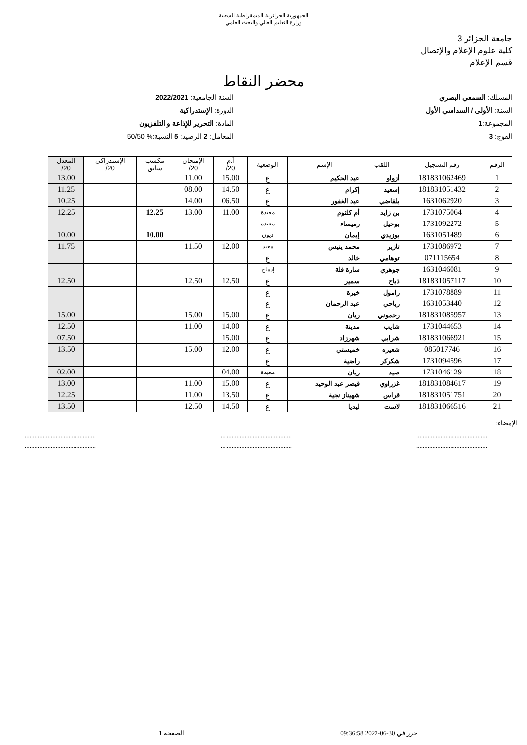الجمهورية الجزائرية الديمقراطية الشعبية
وزارة التعليم العالي والبحث العلمي
جامعة الجزائر 3
كلية علوم الإعلام والإتصال
قسم الإعلام
محضر النقاط
المسلك: السمعي البصري
السنة: الأولى / السداسي الأول
المجموعة:1
الفوج: 3
السنة الجامعية: 2022/2021
الدورة: الإستدراكية
المادة: التحرير للإذاعة و التلفزيون
المعامل: 2 الرصيد: 5 النسبة:% 50/50
| الرقم | رقم التسجيل | اللقب | الإسم | الوضعية | أ.م 20/ | الإمتحان 20/ | مكسب سابق | الإستدراكي 20/ | المعدل 20/ |
| --- | --- | --- | --- | --- | --- | --- | --- | --- | --- |
| 1 | 181831062469 | أزواو | عبد الحكيم | ع | 15.00 | 11.00 | | | 13.00 |
| 2 | 181831051432 | إسعيد | إكرام | ع | 14.50 | 08.00 | | | 11.25 |
| 3 | 1631062920 | بلقاضي | عبد الغفور | ع | 06.50 | 14.00 | | | 10.25 |
| 4 | 1731075064 | بن زايد | أم كلثوم | معيدة | 11.00 | 13.00 | 12.25 | | 12.25 |
| 5 | 1731092272 | بوحيل | رميساء | معيدة | | | | | |
| 6 | 1631051489 | بوزيدي | إيمان | ديون | | | 10.00 | | 10.00 |
| 7 | 1731086972 | تازير | محمد ينيس | معيد | 12.00 | 11.50 | | | 11.75 |
| 8 | 071115654 | توهامي | خالد | ع | | | | | |
| 9 | 1631046081 | جوهري | سارة فلة | إدماج | | | | | |
| 10 | 181831057117 | ذباح | سمير | ع | 12.50 | 12.50 | | | 12.50 |
| 11 | 1731078889 | رامول | خيرة | ع | | | | | |
| 12 | 1631053440 | رباحي | عبد الرحمان | ع | | | | | |
| 13 | 181831085957 | رحموني | ريان | ع | 15.00 | 15.00 | | | 15.00 |
| 14 | 1731044653 | شايب | مدينة | ع | 14.00 | 11.00 | | | 12.50 |
| 15 | 181831066921 | شرابي | شهرزاد | ع | 15.00 | | | | 07.50 |
| 16 | 085017746 | شعيره | خميستي | ع | 12.00 | 15.00 | | | 13.50 |
| 17 | 1731094596 | شكركر | راضية | ع | | | | | |
| 18 | 1731046129 | صيد | ريان | معيدة | 04.00 | | | | 02.00 |
| 19 | 181831084617 | غزراوي | قيصر عبد الوحيد | ع | 15.00 | 11.00 | | | 13.00 |
| 20 | 181831051751 | قراس | شهيناز نجية | ع | 13.50 | 11.00 | | | 12.25 |
| 21 | 181831066516 | لاست | ليديا | ع | 14.50 | 12.50 | | | 13.50 |
الإمضاء:
............................................
............................................ ............................................
............................................ ............................................
............................................
حرر في 30-06-2022 09:36:58 الصفحة 1